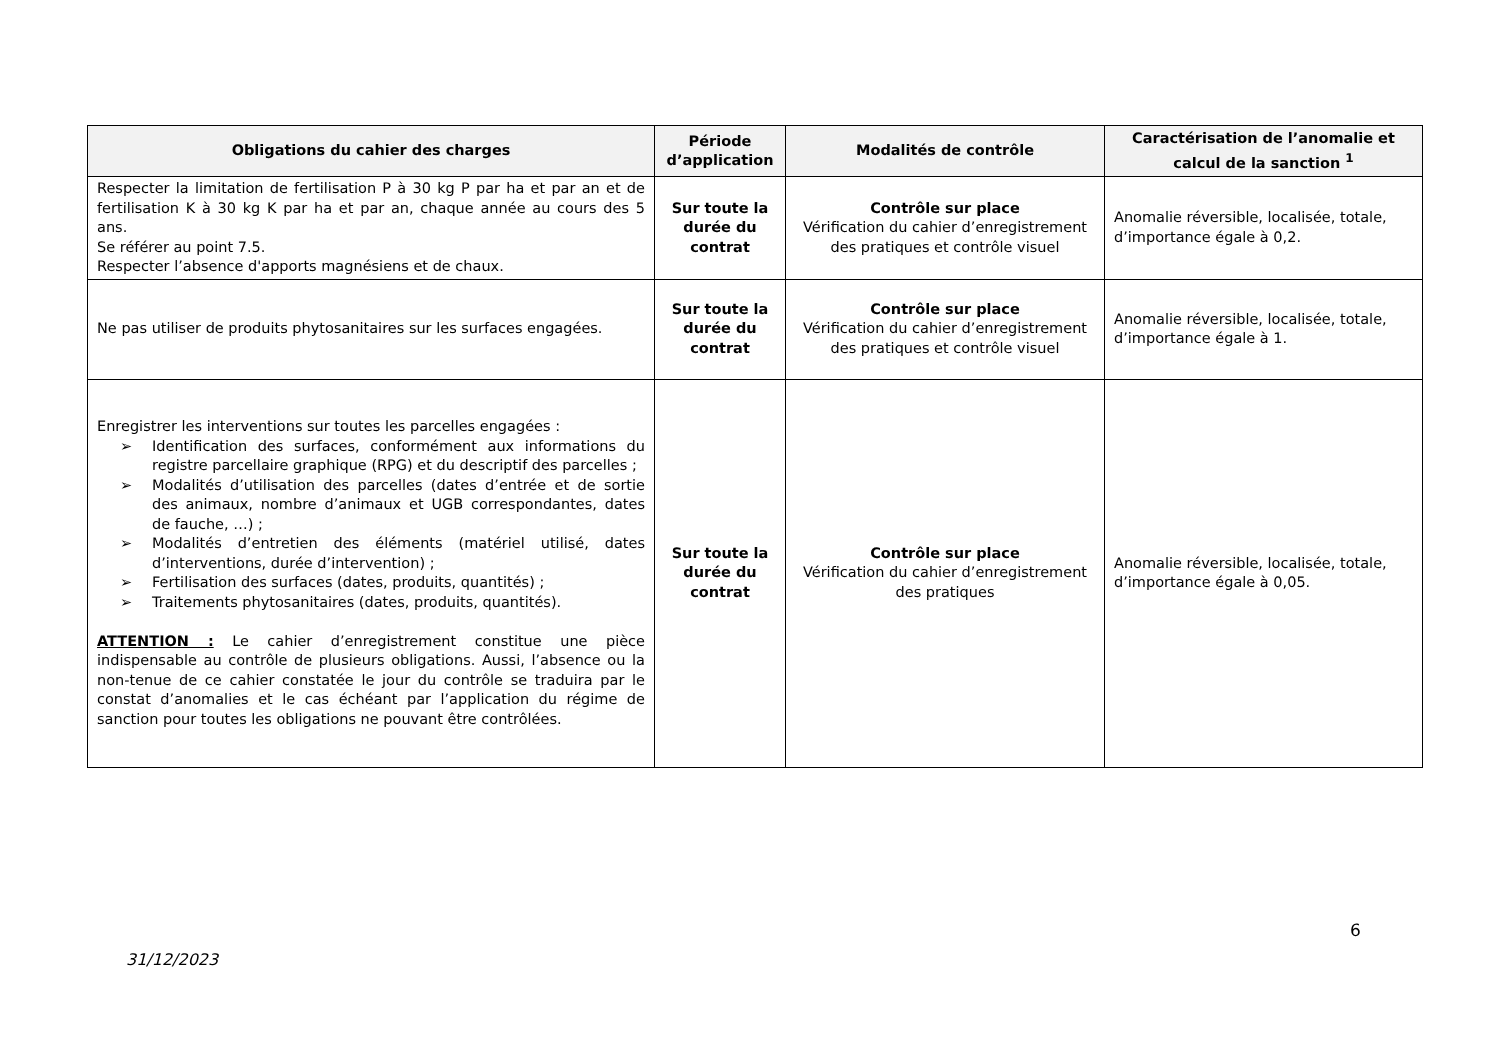| Obligations du cahier des charges | Période d’application | Modalités de contrôle | Caractérisation de l’anomalie et calcul de la sanction <sup>1</sup> |
| --- | --- | --- | --- |
| Respecter la limitation de fertilisation P à 30 kg P par ha et par an et de fertilisation K à 30 kg K par ha et par an, chaque année au cours des 5 ans. Se référer au point 7.5. Respecter l’absence d'apports magnésiens et de chaux. | Sur toute la durée du contrat | Contrôle sur place Vérification du cahier d’enregistrement des pratiques et contrôle visuel | Anomalie réversible, localisée, totale, d’importance égale à 0,2. |
| Ne pas utiliser de produits phytosanitaires sur les surfaces engagées. | Sur toute la durée du contrat | Contrôle sur place Vérification du cahier d’enregistrement des pratiques et contrôle visuel | Anomalie réversible, localisée, totale, d’importance égale à 1. |
| Enregistrer les interventions sur toutes les parcelles engagées : ➢ Identification des surfaces, conformément aux informations du registre parcellaire graphique (RPG) et du descriptif des parcelles ; ➢ Modalités d’utilisation des parcelles (dates d’entrée et de sortie des animaux, nombre d’animaux et UGB correspondantes, dates de fauche, …) ; ➢ Modalités d’entretien des éléments (matériel utilisé, dates d’interventions, durée d’intervention) ; ➢ Fertilisation des surfaces (dates, produits, quantités) ; ➢ Traitements phytosanitaires (dates, produits, quantités). ATTENTION : Le cahier d’enregistrement constitue une pièce indispensable au contrôle de plusieurs obligations. Aussi, l’absence ou la non-tenue de ce cahier constatée le jour du contrôle se traduira par le constat d’anomalies et le cas échéant par l’application du régime de sanction pour toutes les obligations ne pouvant être contrôlées. | Sur toute la durée du contrat | Contrôle sur place Vérification du cahier d’enregistrement des pratiques | Anomalie réversible, localisée, totale, d’importance égale à 0,05. |
6
31/12/2023